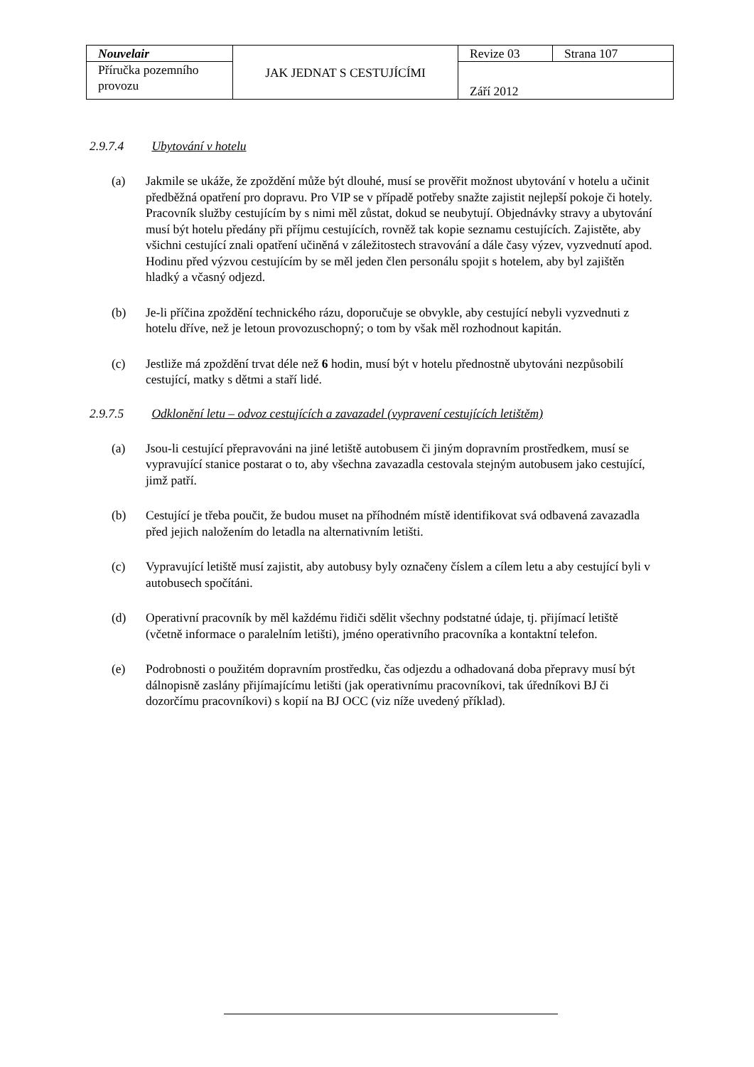| Nouvelair | JAK JEDNAT S CESTUJÍCÍMI | Revize 03 | Strana 107 |
| Příručka pozemního provozu | | Září 2012 | |
2.9.7.4 Ubytování v hotelu
(a) Jakmile se ukáže, že zpoždění může být dlouhé, musí se prověřit možnost ubytování v hotelu a učinit předběžná opatření pro dopravu. Pro VIP se v případě potřeby snažte zajistit nejlepší pokoje či hotely. Pracovník služby cestujícím by s nimi měl zůstat, dokud se neubytují. Objednávky stravy a ubytování musí být hotelu předány při příjmu cestujících, rovněž tak kopie seznamu cestujících. Zajistěte, aby všichni cestující znali opatření učiněná v záležitostech stravování a dále časy výzev, vyzvednutí apod. Hodinu před výzvou cestujícím by se měl jeden člen personálu spojit s hotelem, aby byl zajištěn hladký a včasný odjezd.
(b) Je-li příčina zpoždění technického rázu, doporučuje se obvykle, aby cestující nebyli vyzvednuti z hotelu dříve, než je letoun provozuschopný; o tom by však měl rozhodnout kapitán.
(c) Jestliže má zpoždění trvat déle než 6 hodin, musí být v hotelu přednostně ubytováni nezpůsobilí cestující, matky s dětmi a staří lidé.
2.9.7.5 Odklonění letu – odvoz cestujících a zavazadel (vypravení cestujících letištěm)
(a) Jsou-li cestující přepravováni na jiné letiště autobusem či jiným dopravním prostředkem, musí se vypravující stanice postarat o to, aby všechna zavazadla cestovala stejným autobusem jako cestující, jimž patří.
(b) Cestující je třeba poučit, že budou muset na příhodném místě identifikovat svá odbavená zavazadla před jejich naložením do letadla na alternativním letišti.
(c) Vypravující letiště musí zajistit, aby autobusy byly označeny číslem a cílem letu a aby cestující byli v autobusech spočítáni.
(d) Operativní pracovník by měl každému řidiči sdělit všechny podstatné údaje, tj. přijímací letiště (včetně informace o paralelním letišti), jméno operativního pracovníka a kontaktní telefon.
(e) Podrobnosti o použitém dopravním prostředku, čas odjezdu a odhadovaná doba přepravy musí být dálnopisně zaslány přijímajícímu letišti (jak operativnímu pracovníkovi, tak úředníkovi BJ či dozorčímu pracovníkovi) s kopií na BJ OCC (viz níže uvedený příklad).